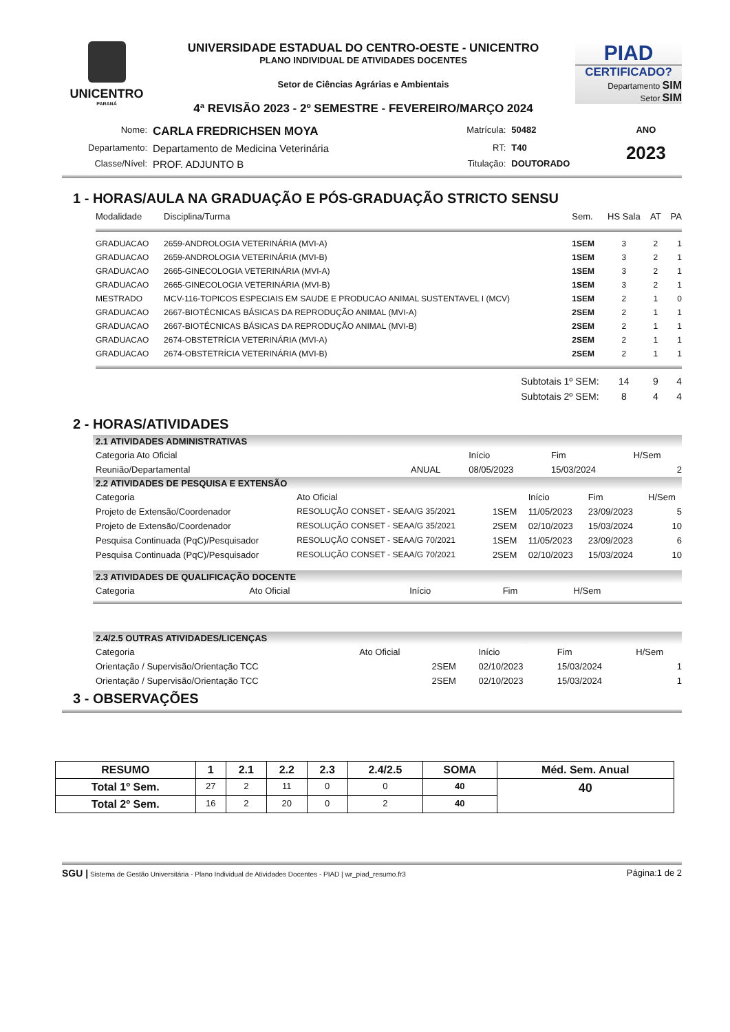UNICENTRO
PARANÁ
UNIVERSIDADE ESTADUAL DO CENTRO-OESTE - UNICENTRO
PLANO INDIVIDUAL DE ATIVIDADES DOCENTES
Setor de Ciências Agrárias e Ambientais
4ª REVISÃO 2023 - 2º SEMESTRE - FEVEREIRO/MARÇO 2024
PIAD
CERTIFICADO?
Departamento SIM
Setor SIM
| Nome: | CARLA FREDRICHSEN MOYA | Matrícula: | 50482 | ANO |
| Departamento: | Departamento de Medicina Veterinária | RT: | T40 | 2023 |
| Classe/Nível: | PROF. ADJUNTO B | Titulação: | DOUTORADO | |
1 - HORAS/AULA NA GRADUAÇÃO E PÓS-GRADUAÇÃO STRICTO SENSU
| Modalidade | Disciplina/Turma | Sem. | HS Sala | AT | PA |
| --- | --- | --- | --- | --- | --- |
| GRADUACAO | 2659-ANDROLOGIA VETERINÁRIA (MVI-A) | 1SEM | 3 | 2 | 1 |
| GRADUACAO | 2659-ANDROLOGIA VETERINÁRIA (MVI-B) | 1SEM | 3 | 2 | 1 |
| GRADUACAO | 2665-GINECOLOGIA VETERINÁRIA (MVI-A) | 1SEM | 3 | 2 | 1 |
| GRADUACAO | 2665-GINECOLOGIA VETERINÁRIA (MVI-B) | 1SEM | 3 | 2 | 1 |
| MESTRADO | MCV-116-TOPICOS ESPECIAIS EM SAUDE E PRODUCAO ANIMAL SUSTENTAVEL I (MCV) | 1SEM | 2 | 1 | 0 |
| GRADUACAO | 2667-BIOTÉCNICAS BÁSICAS DA REPRODUÇÃO ANIMAL (MVI-A) | 2SEM | 2 | 1 | 1 |
| GRADUACAO | 2667-BIOTÉCNICAS BÁSICAS DA REPRODUÇÃO ANIMAL (MVI-B) | 2SEM | 2 | 1 | 1 |
| GRADUACAO | 2674-OBSTETRÍCIA VETERINÁRIA (MVI-A) | 2SEM | 2 | 1 | 1 |
| GRADUACAO | 2674-OBSTETRÍCIA VETERINÁRIA (MVI-B) | 2SEM | 2 | 1 | 1 |
| | Subtotais 1º SEM: | | 14 | 9 | 4 |
| | Subtotais 2º SEM: | | 8 | 4 | 4 |
2 - HORAS/ATIVIDADES
2.1 ATIVIDADES ADMINISTRATIVAS
| Categoria Ato Oficial | | Início | Fim | H/Sem |
| --- | --- | --- | --- | --- |
| Reunião/Departamental | ANUAL | 08/05/2023 | 15/03/2024 | 2 |
2.2 ATIVIDADES DE PESQUISA E EXTENSÃO
| Categoria | Ato Oficial | | Início | Fim | H/Sem |
| --- | --- | --- | --- | --- | --- |
| Projeto de Extensão/Coordenador | RESOLUÇÃO CONSET - SEAA/G 35/2021 | 1SEM | 11/05/2023 | 23/09/2023 | 5 |
| Projeto de Extensão/Coordenador | RESOLUÇÃO CONSET - SEAA/G 35/2021 | 2SEM | 02/10/2023 | 15/03/2024 | 10 |
| Pesquisa Continuada (PqC)/Pesquisador | RESOLUÇÃO CONSET - SEAA/G 70/2021 | 1SEM | 11/05/2023 | 23/09/2023 | 6 |
| Pesquisa Continuada (PqC)/Pesquisador | RESOLUÇÃO CONSET - SEAA/G 70/2021 | 2SEM | 02/10/2023 | 15/03/2024 | 10 |
2.3 ATIVIDADES DE QUALIFICAÇÃO DOCENTE
| Categoria | Ato Oficial | Início | Fim | H/Sem |
| --- | --- | --- | --- | --- |
2.4/2.5 OUTRAS ATIVIDADES/LICENÇAS
| Categoria | Ato Oficial | | Início | Fim | H/Sem |
| --- | --- | --- | --- | --- | --- |
| Orientação / Supervisão/Orientação TCC | | 2SEM | 02/10/2023 | 15/03/2024 | 1 |
| Orientação / Supervisão/Orientação TCC | | 2SEM | 02/10/2023 | 15/03/2024 | 1 |
3 - OBSERVAÇÕES
| RESUMO | 1 | 2.1 | 2.2 | 2.3 | 2.4/2.5 | SOMA | Méd. Sem. Anual |
| --- | --- | --- | --- | --- | --- | --- | --- |
| Total 1º Sem. | 27 | 2 | 11 | 0 | 0 | 40 | 40 |
| Total 2º Sem. | 16 | 2 | 20 | 0 | 2 | 40 | |
SGU | Sistema de Gestão Universitária - Plano Individual de Atividades Docentes - PIAD | wr_piad_resumo.fr3 Página:1 de 2